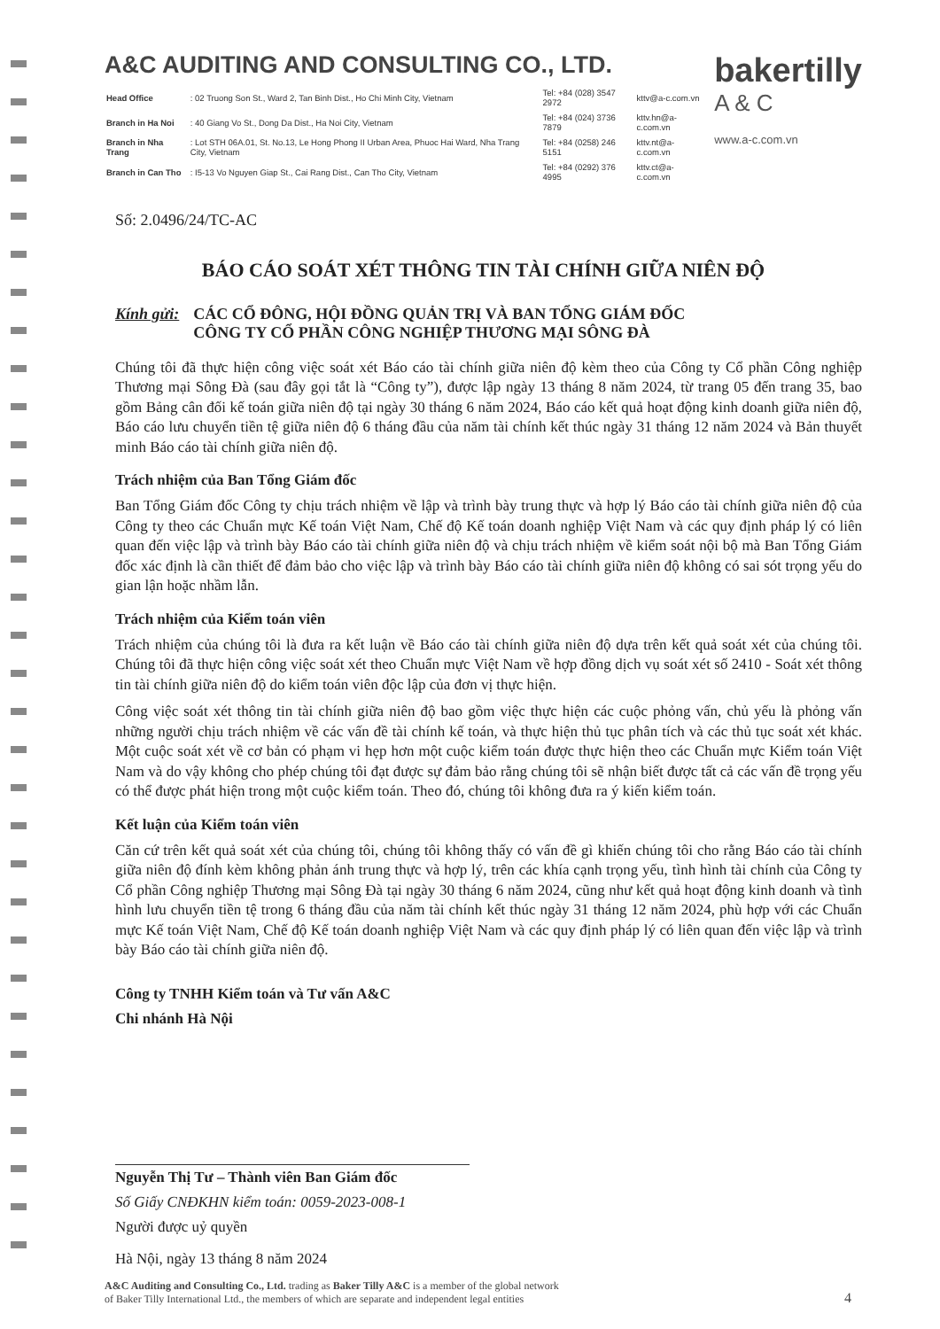A&C AUDITING AND CONSULTING CO., LTD.
| Head Office | : 02 Truong Son St., Ward 2, Tan Binh Dist., Ho Chi Minh City, Vietnam | Tel: +84 (028) 3547 2972 | kttv@a-c.com.vn |
| Branch in Ha Noi | : 40 Giang Vo St., Dong Da Dist., Ha Noi City, Vietnam | Tel: +84 (024) 3736 7879 | kttv.hn@a-c.com.vn |
| Branch in Nha Trang | : Lot STH 06A.01, St. No.13, Le Hong Phong II Urban Area, Phuoc Hai Ward, Nha Trang City, Vietnam | Tel: +84 (0258) 246 5151 | kttv.nt@a-c.com.vn |
| Branch in Can Tho | : I5-13 Vo Nguyen Giap St., Cai Rang Dist., Can Tho City, Vietnam | Tel: +84 (0292) 376 4995 | kttv.ct@a-c.com.vn |
bakertilly
A & C
www.a-c.com.vn
Số: 2.0496/24/TC-AC
BÁO CÁO SOÁT XÉT THÔNG TIN TÀI CHÍNH GIỮA NIÊN ĐỘ
Kính gửi: CÁC CỔ ĐÔNG, HỘI ĐỒNG QUẢN TRỊ VÀ BAN TỔNG GIÁM ĐỐC
CÔNG TY CỔ PHẦN CÔNG NGHIỆP THƯƠNG MẠI SÔNG ĐÀ
Chúng tôi đã thực hiện công việc soát xét Báo cáo tài chính giữa niên độ kèm theo của Công ty Cổ phần Công nghiệp Thương mại Sông Đà (sau đây gọi tắt là “Công ty”), được lập ngày 13 tháng 8 năm 2024, từ trang 05 đến trang 35, bao gồm Bảng cân đối kế toán giữa niên độ tại ngày 30 tháng 6 năm 2024, Báo cáo kết quả hoạt động kinh doanh giữa niên độ, Báo cáo lưu chuyển tiền tệ giữa niên độ 6 tháng đầu của năm tài chính kết thúc ngày 31 tháng 12 năm 2024 và Bản thuyết minh Báo cáo tài chính giữa niên độ.
Trách nhiệm của Ban Tổng Giám đốc
Ban Tổng Giám đốc Công ty chịu trách nhiệm về lập và trình bày trung thực và hợp lý Báo cáo tài chính giữa niên độ của Công ty theo các Chuẩn mực Kế toán Việt Nam, Chế độ Kế toán doanh nghiệp Việt Nam và các quy định pháp lý có liên quan đến việc lập và trình bày Báo cáo tài chính giữa niên độ và chịu trách nhiệm về kiểm soát nội bộ mà Ban Tổng Giám đốc xác định là cần thiết để đảm bảo cho việc lập và trình bày Báo cáo tài chính giữa niên độ không có sai sót trọng yếu do gian lận hoặc nhầm lẫn.
Trách nhiệm của Kiểm toán viên
Trách nhiệm của chúng tôi là đưa ra kết luận về Báo cáo tài chính giữa niên độ dựa trên kết quả soát xét của chúng tôi. Chúng tôi đã thực hiện công việc soát xét theo Chuẩn mực Việt Nam về hợp đồng dịch vụ soát xét số 2410 - Soát xét thông tin tài chính giữa niên độ do kiểm toán viên độc lập của đơn vị thực hiện.
Công việc soát xét thông tin tài chính giữa niên độ bao gồm việc thực hiện các cuộc phỏng vấn, chủ yếu là phỏng vấn những người chịu trách nhiệm về các vấn đề tài chính kế toán, và thực hiện thủ tục phân tích và các thủ tục soát xét khác. Một cuộc soát xét về cơ bản có phạm vi hẹp hơn một cuộc kiểm toán được thực hiện theo các Chuẩn mực Kiểm toán Việt Nam và do vậy không cho phép chúng tôi đạt được sự đảm bảo rằng chúng tôi sẽ nhận biết được tất cả các vấn đề trọng yếu có thể được phát hiện trong một cuộc kiểm toán. Theo đó, chúng tôi không đưa ra ý kiến kiểm toán.
Kết luận của Kiểm toán viên
Căn cứ trên kết quả soát xét của chúng tôi, chúng tôi không thấy có vấn đề gì khiến chúng tôi cho rằng Báo cáo tài chính giữa niên độ đính kèm không phản ánh trung thực và hợp lý, trên các khía cạnh trọng yếu, tình hình tài chính của Công ty Cổ phần Công nghiệp Thương mại Sông Đà tại ngày 30 tháng 6 năm 2024, cũng như kết quả hoạt động kinh doanh và tình hình lưu chuyển tiền tệ trong 6 tháng đầu của năm tài chính kết thúc ngày 31 tháng 12 năm 2024, phù hợp với các Chuẩn mực Kế toán Việt Nam, Chế độ Kế toán doanh nghiệp Việt Nam và các quy định pháp lý có liên quan đến việc lập và trình bày Báo cáo tài chính giữa niên độ.
Công ty TNHH Kiểm toán và Tư vấn A&C
Chi nhánh Hà Nội
Nguyễn Thị Tư – Thành viên Ban Giám đốc
Số Giấy CNĐKHN kiểm toán: 0059-2023-008-1
Người được uỷ quyền
Hà Nội, ngày 13 tháng 8 năm 2024
A&C Auditing and Consulting Co., Ltd. trading as Baker Tilly A&C is a member of the global network
of Baker Tilly International Ltd., the members of which are separate and independent legal entities
4